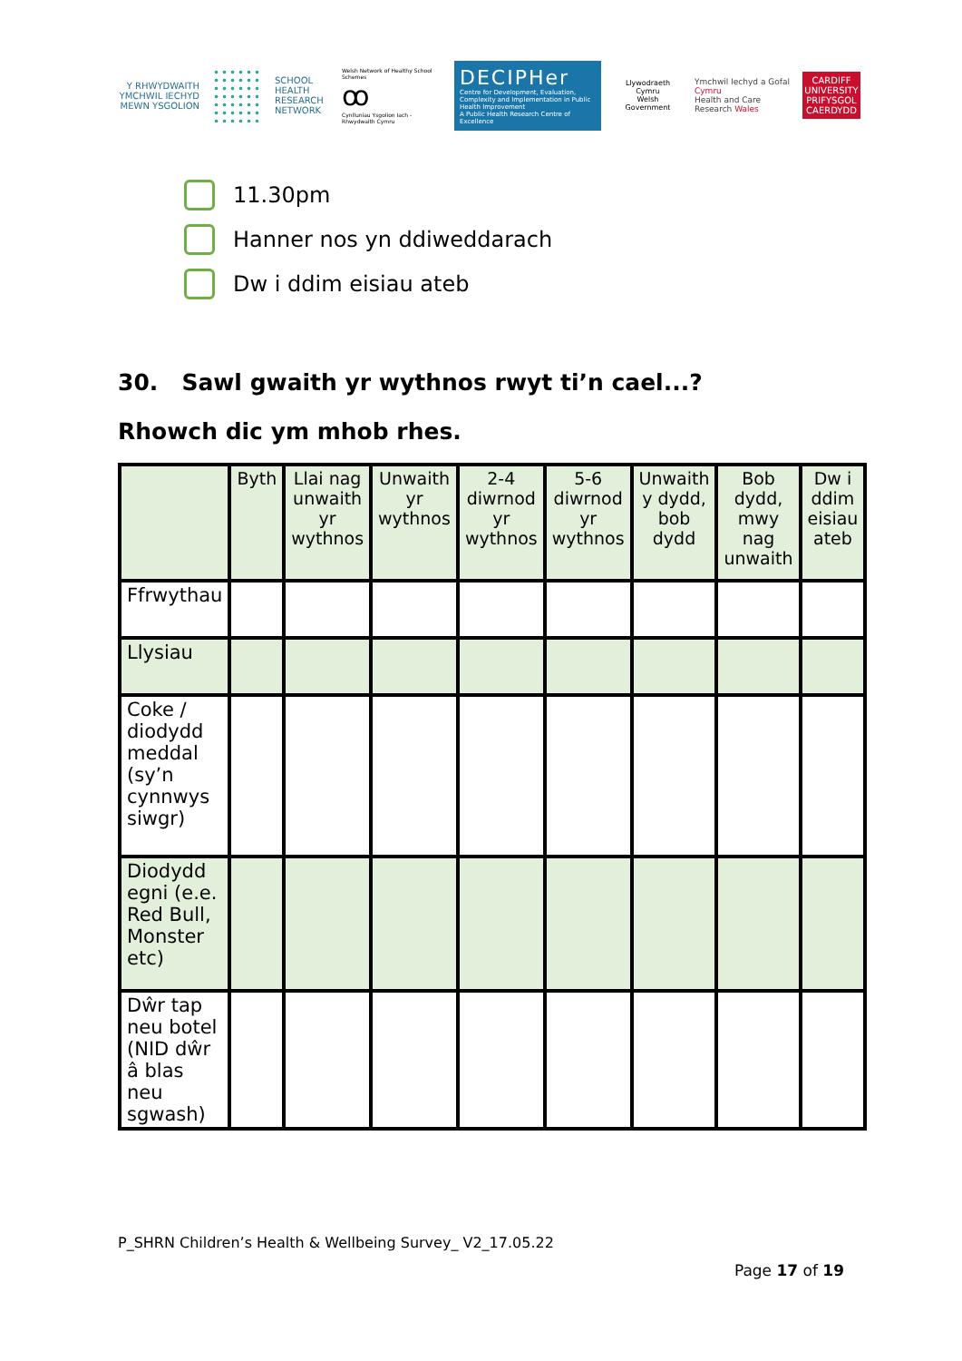Y RHWYDWAITH YMCHWIL IECHYD MEWN YSGOLION
SCHOOL HEALTH RESEARCH NETWORK
Welsh Network of Healthy School Schemes
ꝏ
Cynlluniau Ysgolion Iach - Rhwydwaith Cymru
DECIPHer
Centre for Development, Evaluation, Complexity and Implementation in Public Health Improvement
A Public Health Research Centre of Excellence
Llywodraeth Cymru
Welsh Government
Ymchwil Iechyd a Gofal Cymru
Health and Care Research Wales
CARDIFF UNIVERSITY
PRIFYSGOL CAERDYDD
11.30pm
Hanner nos yn ddiweddarach
Dw i ddim eisiau ateb
30. Sawl gwaith yr wythnos rwyt ti’n cael...?
Rhowch dic ym mhob rhes.
| | Byth | Llai nag unwaith yr wythnos | Unwaith yr wythnos | 2-4 diwrnod yr wythnos | 5-6 diwrnod yr wythnos | Unwaith y dydd, bob dydd | Bob dydd, mwy nag unwaith | Dw i ddim eisiau ateb |
| --- | --- | --- | --- | --- | --- | --- | --- | --- |
| Ffrwythau | | | | | | | | |
| Llysiau | | | | | | | | |
| Coke / diodydd meddal (sy’n cynnwys siwgr) | | | | | | | | |
| Diodydd egni (e.e. Red Bull, Monster etc) | | | | | | | | |
| Dŵr tap neu botel (NID dŵr â blas neu sgwash) | | | | | | | | |
P_SHRN Children’s Health & Wellbeing Survey_ V2_17.05.22
Page 17 of 19